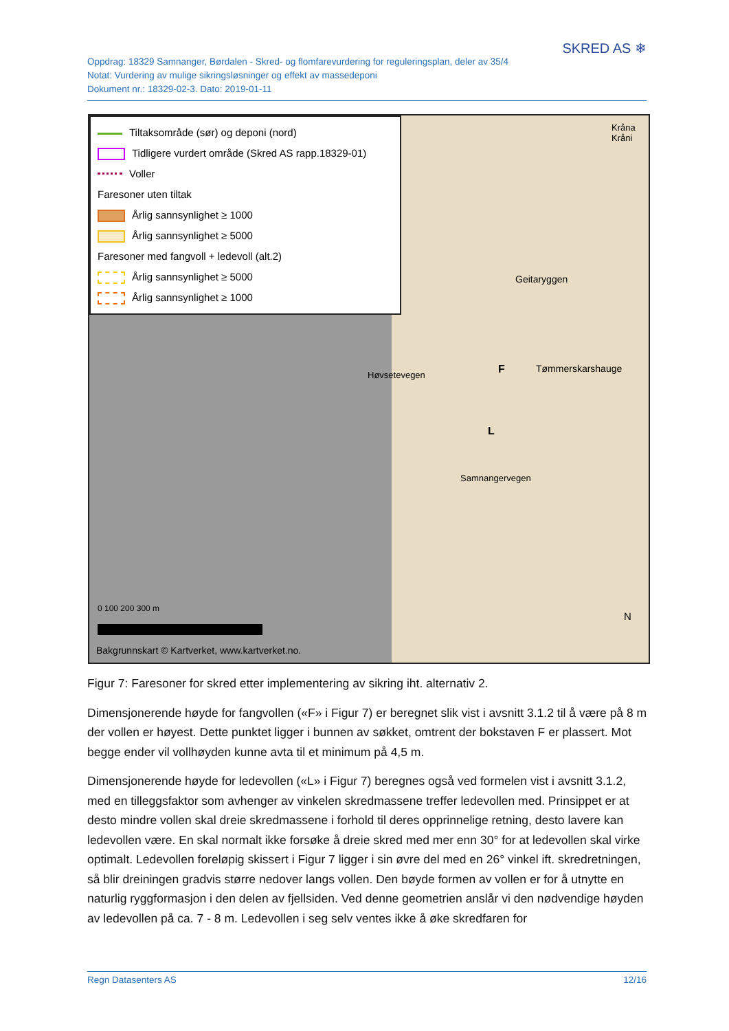Oppdrag: 18329 Samnanger, Børdalen - Skred- og flomfarevurdering for reguleringsplan, deler av 35/4
Notat: Vurdering av mulige sikringsløsninger og effekt av massedeponi
Dokument nr.: 18329-02-3. Dato: 2019-01-11
SKRED AS ❄
Tiltaksområde (sør) og deponi (nord)
Tidligere vurdert område (Skred AS rapp.18329-01)
Voller
Faresoner uten tiltak
Årlig sannsynlighet ≥ 1000
Årlig sannsynlighet ≥ 5000
Faresoner med fangvoll + ledevoll (alt.2)
Årlig sannsynlighet ≥ 5000
Årlig sannsynlighet ≥ 1000
0 100 200 300 m
Bakgrunnskart © Kartverket, www.kartverket.no.
Geitaryggen
Tømmerskarshauge
F
L
Samnangervegen
Høvsetevegen
Kråna Kråni
N
Figur 7: Faresoner for skred etter implementering av sikring iht. alternativ 2.
Dimensjonerende høyde for fangvollen («F» i Figur 7) er beregnet slik vist i avsnitt 3.1.2 til å være på 8 m der vollen er høyest. Dette punktet ligger i bunnen av søkket, omtrent der bokstaven F er plassert. Mot begge ender vil vollhøyden kunne avta til et minimum på 4,5 m.
Dimensjonerende høyde for ledevollen («L» i Figur 7) beregnes også ved formelen vist i avsnitt 3.1.2, med en tilleggsfaktor som avhenger av vinkelen skredmassene treffer ledevollen med. Prinsippet er at desto mindre vollen skal dreie skredmassene i forhold til deres opprinnelige retning, desto lavere kan ledevollen være. En skal normalt ikke forsøke å dreie skred med mer enn 30° for at ledevollen skal virke optimalt. Ledevollen foreløpig skissert i Figur 7 ligger i sin øvre del med en 26° vinkel ift. skredretningen, så blir dreiningen gradvis større nedover langs vollen. Den bøyde formen av vollen er for å utnytte en naturlig ryggformasjon i den delen av fjellsiden. Ved denne geometrien anslår vi den nødvendige høyden av ledevollen på ca. 7 - 8 m. Ledevollen i seg selv ventes ikke å øke skredfaren for
Regn Datasenters AS 12/16